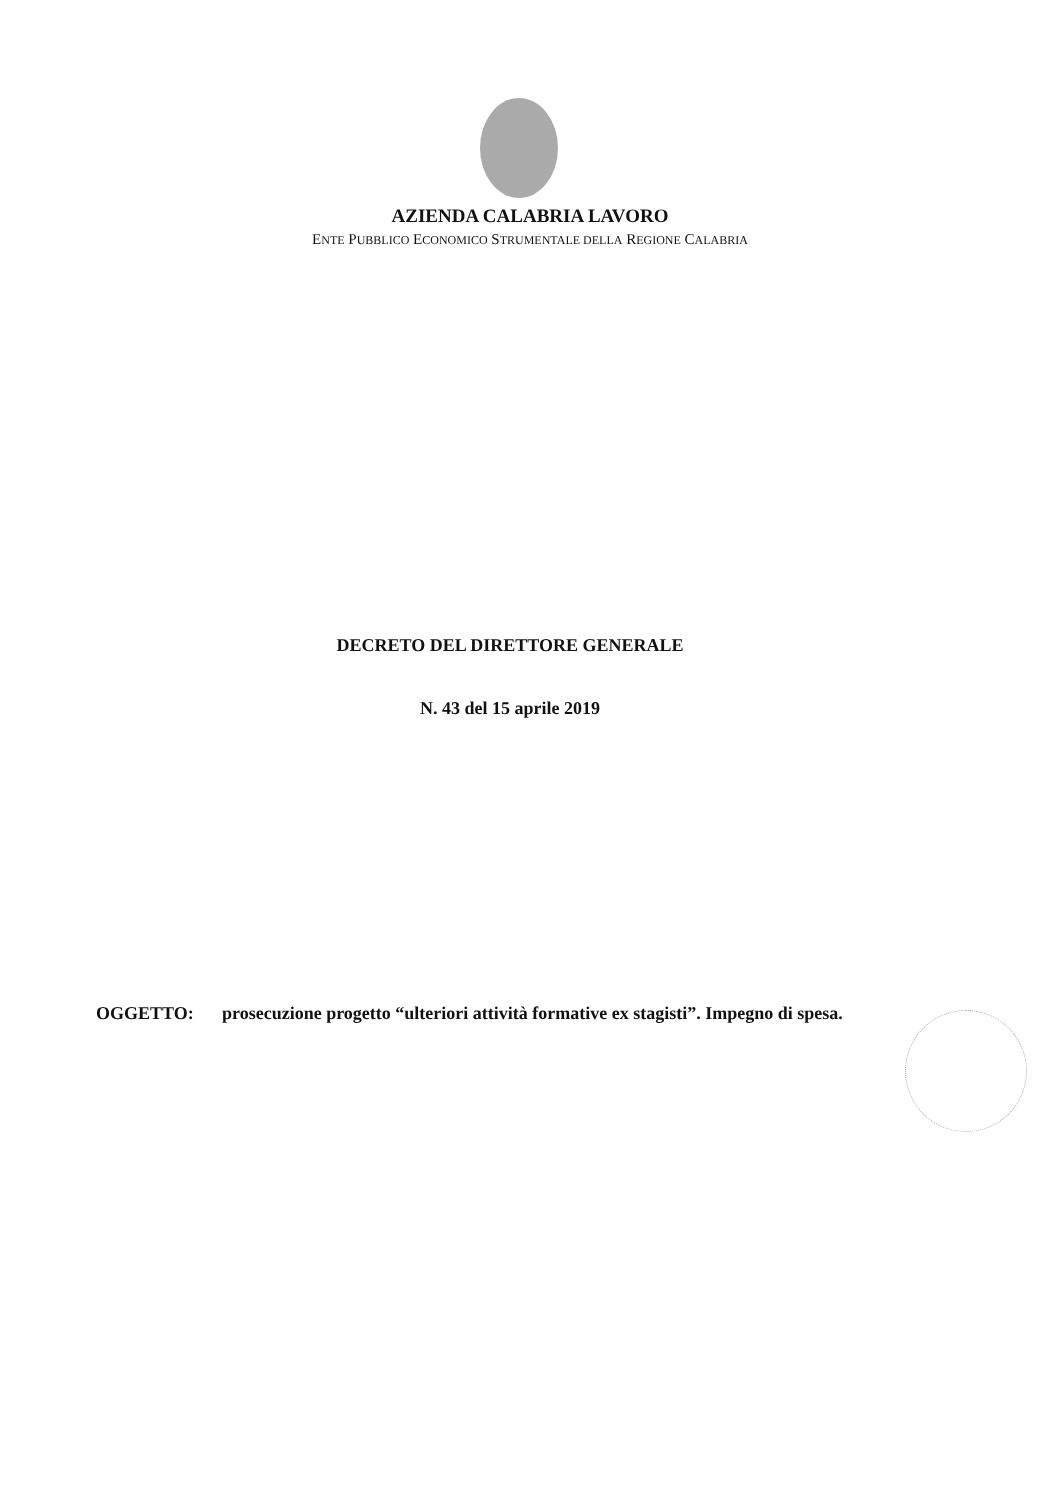AZIENDA CALABRIA LAVORO
ENTE PUBBLICO ECONOMICO STRUMENTALE DELLA REGIONE CALABRIA
DECRETO DEL DIRETTORE GENERALE
N. 43 del 15 aprile 2019
OGGETTO: prosecuzione progetto “ulteriori attività formative ex stagisti”. Impegno di spesa.